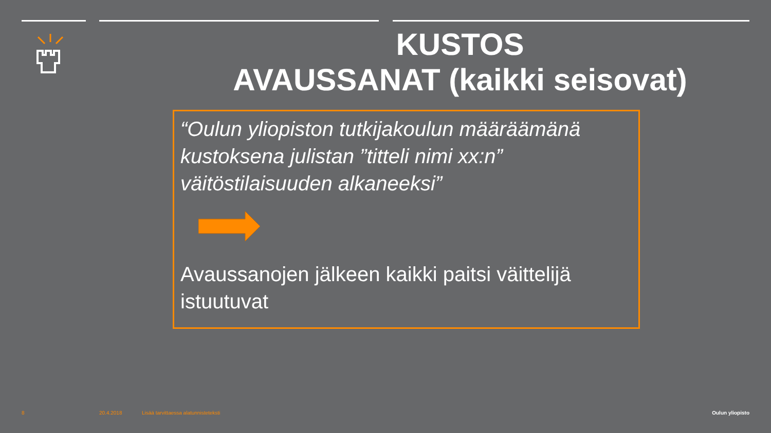KUSTOS
AVAUSSANAT (kaikki seisovat)
“Oulun yliopiston tutkijakoulun määräämänä kustoksena julistan ”titteli nimi xx:n” väitöstilaisuuden alkaneeksi”
Avaussanojen jälkeen kaikki paitsi väittelijä istuutuvat
8 20.4.2018
Lisää tarvittaessa alatunnisteteksti
Oulun yliopisto